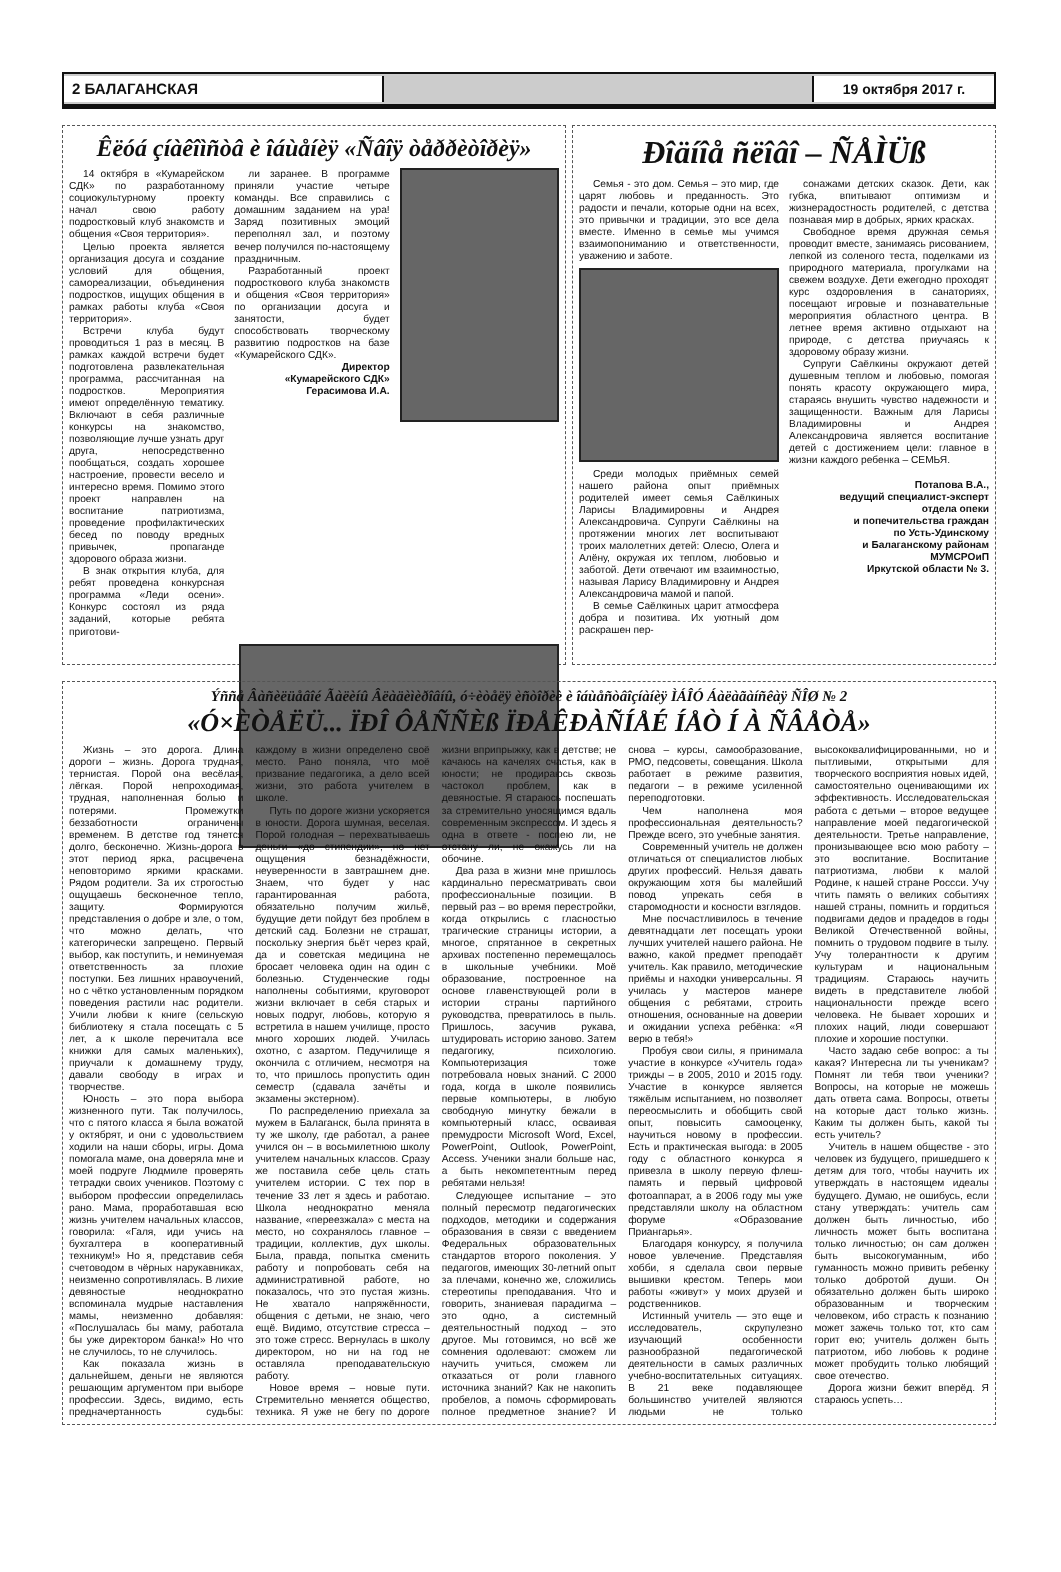2 БАЛАГАНСКАЯ 19 октября 2017 г.
Êëóá çíàêîìñòâ è îáùåíèÿ «Ñâîÿ òåððèòîðèÿ»
14 октября в «Кумарейском СДК» по разработанному социокультурному проекту начал свою работу подростковый клуб знакомств и общения «Своя территория».
Целью проекта является организация досуга и создание условий для общения, самореализации, объединения подростков, ищущих общения в рамках работы клуба «Своя территория».
Встречи клуба будут проводиться 1 раз в месяц. В рамках каждой встречи будет подготовлена развлекательная программа, рассчитанная на подростков. Мероприятия имеют определённую тематику. Включают в себя различные конкурсы на знакомство, позволяющие лучше узнать друг друга, непосредственно пообщаться, создать хорошее настроение, провести весело и интересно время. Помимо этого проект направлен на воспитание патриотизма, проведение профилактических бесед по поводу вредных привычек, пропаганде здорового образа жизни.
В знак открытия клуба, для ребят проведена конкурсная программа «Леди осени». Конкурс состоял из ряда заданий, которые ребята приготови-
ли заранее. В программе приняли участие четыре команды. Все справились с домашним заданием на ура! Заряд позитивных эмоций переполнял зал, и поэтому вечер получился по-настоящему праздничным.
Разработанный проект подросткового клуба знакомств и общения «Своя территория» по организации досуга и занятости, будет способствовать творческому развитию подростков на базе «Кумарейского СДК».
Директор
«Кумарейского СДК»
Герасимова И.А.
Ðîäíîå ñëîâî – ÑÅÌÜß
Семья - это дом. Семья – это мир, где царят любовь и преданность. Это радости и печали, которые одни на всех, это привычки и традиции, это все дела вместе. Именно в семье мы учимся взаимопониманию и ответственности, уважению и заботе.
Среди молодых приёмных семей нашего района опыт приёмных родителей имеет семья Саёлкиных Ларисы Владимировны и Андрея Александровича. Супруги Саёлкины на протяжении многих лет воспитывают троих малолетних детей: Олесю, Олега и Алёну, окружая их теплом, любовью и заботой. Дети отвечают им взаимностью, называя Ларису Владимировну и Андрея Александровича мамой и папой.
В семье Саёлкиных царит атмосфера добра и позитива. Их уютный дом раскрашен пер-
сонажами детских сказок. Дети, как губка, впитывают оптимизм и жизнерадостность родителей, с детства познавая мир в добрых, ярких красках.
Свободное время дружная семья проводит вместе, занимаясь рисованием, лепкой из соленого теста, поделками из природного материала, прогулками на свежем воздухе. Дети ежегодно проходят курс оздоровления в санаториях, посещают игровые и познавательные мероприятия областного центра. В летнее время активно отдыхают на природе, с детства приучаясь к здоровому образу жизни.
Супруги Саёлкины окружают детей душевным теплом и любовью, помогая понять красоту окружающего мира, стараясь внушить чувство надежности и защищенности. Важным для Ларисы Владимировны и Андрея Александровича является воспитание детей с достижением цели: главное в жизни каждого ребенка – СЕМЬЯ.
Потапова В.А.,
ведущий специалист-эксперт
отдела опеки
и попечительства граждан
по Усть-Удинскому
и Балаганскому районам
МУМСРОиП
Иркутской области № 3.
Ýññå Âàñèëüåâîé Ãàëèíû Âëàäèìèðîâíû, ó÷èòåëÿ èñòîðèè è îáùåñòâîçíàíèÿ ÌÁÎÓ Áàëàãàíñêàÿ ÑÎØ № 2
«Ó×ÈÒÅËÜ... ÏÐÎ ÔÅÑÑÈß ÏÐÅÊÐÀÑÍÅÉ ÍÅÒ Í À ÑÂÅÒÅ»
Жизнь – это дорога. Длина дороги – жизнь. Дорога трудная, тернистая. Порой она весёлая, лёгкая. Порой непроходимая, трудная, наполненная болью и потерями. Промежутки беззаботности ограничены временем. В детстве год тянется долго, бесконечно. Жизнь-дорога в этот период ярка, расцвечена неповторимо яркими красками. Рядом родители. За их строгостью ощущаешь бесконечное тепло, защиту. Формируются представления о добре и зле, о том, что можно делать, что категорически запрещено. Первый выбор, как поступить, и неминуемая ответственность за плохие поступки. Без лишних нравоучений, но с чётко установленным порядком поведения растили нас родители. Учили любви к книге (сельскую библиотеку я стала посещать с 5 лет, а к школе перечитала все книжки для самых маленьких), приучали к домашнему труду, давали свободу в играх и творчестве.
Юность – это пора выбора жизненного пути. Так получилось, что с пятого класса я была вожатой у октябрят, и они с удовольствием ходили на наши сборы, игры. Дома помогала маме, она доверяла мне и моей подруге Людмиле проверять тетрадки своих учеников. Поэтому с выбором профессии определилась рано. Мама, проработавшая всю жизнь учителем начальных классов, говорила: «Галя, иди учись на бухгалтера в кооперативный техникум!» Но я, представив себя счетоводом в чёрных нарукавниках, неизменно сопротивлялась. В лихие девяностые неоднократно вспоминала мудрые наставления мамы, неизменно добавляя: «Послушалась бы маму, работала бы уже директором банка!» Но что не случилось, то не случилось.
Как показала жизнь в дальнейшем, деньги не являются решающим аргументом при выборе профессии. Здесь, видимо, есть предначертанность судьбы: каждому в жизни определено своё место. Рано поняла, что моё призвание педагогика, а дело всей жизни, это работа учителем в школе.
Путь по дороге жизни ускоряется в юности. Дорога шумная, веселая. Порой голодная – перехватываешь деньги «до стипендии», но нет ощущения безнадёжности, неуверенности в завтрашнем дне. Знаем, что будет у нас гарантированная работа, обязательно получим жильё, будущие дети пойдут без проблем в детский сад. Болезни не страшат, поскольку энергия бьёт через край, да и советская медицина не бросает человека один на один с болезнью. Студенческие годы наполнены событиями, круговорот жизни включает в себя старых и новых подруг, любовь, которую я встретила в нашем училище, просто много хороших людей. Училась охотно, с азартом. Педучилище я окончила с отличием, несмотря на то, что пришлось пропустить один семестр (сдавала зачёты и экзамены экстерном).
По распределению приехала за мужем в Балаганск, была принята в ту же школу, где работал, а ранее учился он – в восьмилетнюю школу учителем начальных классов. Сразу же поставила себе цель стать учителем истории. С тех пор в течение 33 лет я здесь и работаю. Школа неоднократно меняла название, «переезжала» с места на место, но сохранялось главное – традиции, коллектив, дух школы. Была, правда, попытка сменить работу и попробовать себя на административной работе, но показалось, что это пустая жизнь. Не хватало напряжённости, общения с детьми, не знаю, чего ещё. Видимо, отсутствие стресса – это тоже стресс. Вернулась в школу директором, но ни на год не оставляла преподавательскую работу.
Новое время – новые пути. Стремительно меняется общество, техника. Я уже не бегу по дороге жизни вприпрыжку, как в детстве; не качаюсь на качелях счастья, как в юности; не продираюсь сквозь частокол проблем, как в девяностые. Я стараюсь поспешать за стремительно уносящимся вдаль современным экспрессом. И здесь я одна в ответе - поспею ли, не отстану ли, не окажусь ли на обочине.
Два раза в жизни мне пришлось кардинально пересматривать свои профессиональные позиции. В первый раз – во время перестройки, когда открылись с гласностью трагические страницы истории, а многое, спрятанное в секретных архивах постепенно перемещалось в школьные учебники. Моё образование, построенное на основе главенствующей роли в истории страны партийного руководства, превратилось в пыль. Пришлось, засучив рукава, штудировать историю заново. Затем педагогику, психологию. Компьютеризация тоже потребовала новых знаний. С 2000 года, когда в школе появились первые компьютеры, в любую свободную минутку бежали в компьютерный класс, осваивая премудрости Microsoft Word, Excel, PowerPoint, Outlook, PowerPoint, Access. Ученики знали больше нас, а быть некомпетентным перед ребятами нельзя!
Следующее испытание – это полный пересмотр педагогических подходов, методики и содержания образования в связи с введением Федеральных образовательных стандартов второго поколения. У педагогов, имеющих 30-летний опыт за плечами, конечно же, сложились стереотипы преподавания. Что и говорить, знаниевая парадигма – это одно, а системный деятельностный подход – это другое. Мы готовимся, но всё же сомнения одолевают: сможем ли научить учиться, сможем ли отказаться от роли главного источника знаний? Как не накопить пробелов, а помочь сформировать полное предметное знание? И снова – курсы, самообразование, РМО, педсоветы, совещания. Школа работает в режиме развития, педагоги – в режиме усиленной переподготовки.
Чем наполнена моя профессиональная деятельность? Прежде всего, это учебные занятия.
Современный учитель не должен отличаться от специалистов любых других профессий. Нельзя давать окружающим хотя бы малейший повод упрекать себя в старомодности и косности взглядов.
Мне посчастливилось в течение девятнадцати лет посещать уроки лучших учителей нашего района. Не важно, какой предмет преподаёт учитель. Как правило, методические приёмы и находки универсальны. Я училась у мастеров манере общения с ребятами, строить отношения, основанные на доверии и ожидании успеха ребёнка: «Я верю в тебя!»
Пробуя свои силы, я принимала участие в конкурсе «Учитель года» трижды – в 2005, 2010 и 2015 году. Участие в конкурсе является тяжёлым испытанием, но позволяет переосмыслить и обобщить свой опыт, повысить самооценку, научиться новому в профессии. Есть и практическая выгода: в 2005 году с областного конкурса я привезла в школу первую флеш-память и первый цифровой фотоаппарат, а в 2006 году мы уже представляли школу на областном форуме «Образование Приангарья».
Благодаря конкурсу, я получила новое увлечение. Представляя хобби, я сделала свои первые вышивки крестом. Теперь мои работы «живут» у моих друзей и родственников.
Истинный учитель — это еще и исследователь, скрупулезно изучающий особенности разнообразной педагогической деятельности в самых различных учебно-воспитательных ситуациях. В 21 веке подавляющее большинство учителей являются людьми не только высококвалифицированными, но и пытливыми, открытыми для творческого восприятия новых идей, самостоятельно оценивающими их эффективность. Исследовательская работа с детьми – второе ведущее направление моей педагогической деятельности. Третье направление, пронизывающее всю мою работу – это воспитание. Воспитание патриотизма, любви к малой Родине, к нашей стране Россси. Учу чтить память о великих событиях нашей страны, помнить и гордиться подвигами дедов и прадедов в годы Великой Отечественной войны, помнить о трудовом подвиге в тылу. Учу толерантности к другим культурам и национальным традициям. Стараюсь научить видеть в представителе любой национальности прежде всего человека. Не бывает хороших и плохих наций, люди совершают плохие и хорошие поступки.
Часто задаю себе вопрос: а ты какая? Интересна ли ты ученикам? Помнят ли тебя твои ученики? Вопросы, на которые не можешь дать ответа сама. Вопросы, ответы на которые даст только жизнь. Каким ты должен быть, какой ты есть учитель?
Учитель в нашем обществе - это человек из будущего, пришедшего к детям для того, чтобы научить их утверждать в настоящем идеалы будущего. Думаю, не ошибусь, если стану утверждать: учитель сам должен быть личностью, ибо личность может быть воспитана только личностью; он сам должен быть высокогуманным, ибо гуманность можно привить ребенку только добротой души. Он обязательно должен быть широко образованным и творческим человеком, ибо страсть к познанию может зажечь только тот, кто сам горит ею; учитель должен быть патриотом, ибо любовь к родине может пробудить только любящий свое отечество.
Дорога жизни бежит вперёд. Я стараюсь успеть…